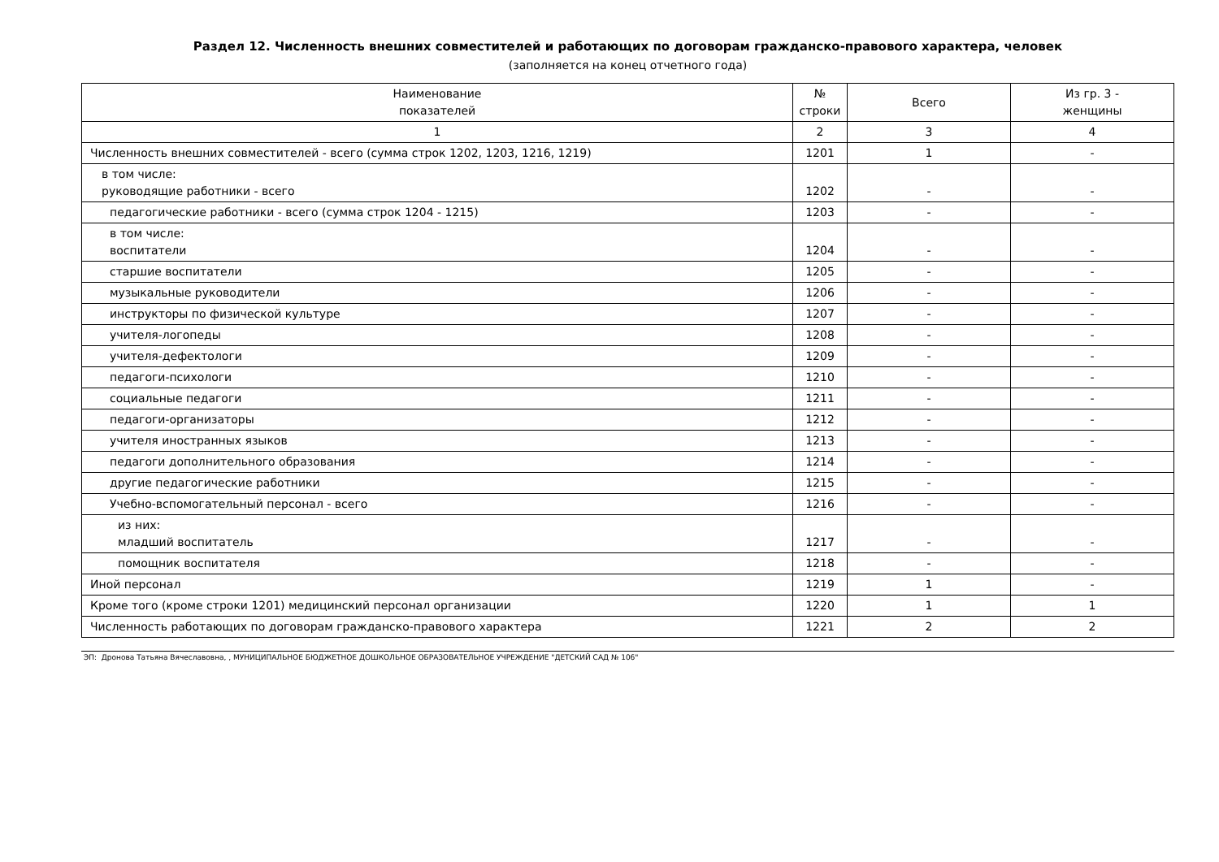Раздел 12. Численность внешних совместителей и работающих по договорам гражданско-правового характера, человек
(заполняется на конец отчетного года)
| Наименование показателей | № строки | Всего | Из гр. 3 - женщины |
| --- | --- | --- | --- |
| 1 | 2 | 3 | 4 |
| Численность внешних совместителей - всего (сумма строк 1202, 1203, 1216, 1219) | 1201 | 1 | - |
| в том числе: руководящие работники - всего | 1202 | - | - |
| педагогические работники - всего (сумма строк 1204 - 1215) | 1203 | - | - |
| в том числе: воспитатели | 1204 | - | - |
| старшие воспитатели | 1205 | - | - |
| музыкальные руководители | 1206 | - | - |
| инструкторы по физической культуре | 1207 | - | - |
| учителя-логопеды | 1208 | - | - |
| учителя-дефектологи | 1209 | - | - |
| педагоги-психологи | 1210 | - | - |
| социальные педагоги | 1211 | - | - |
| педагоги-организаторы | 1212 | - | - |
| учителя иностранных языков | 1213 | - | - |
| педагоги дополнительного образования | 1214 | - | - |
| другие педагогические работники | 1215 | - | - |
| Учебно-вспомогательный персонал - всего | 1216 | - | - |
| из них: младший воспитатель | 1217 | - | - |
| помощник воспитателя | 1218 | - | - |
| Иной персонал | 1219 | 1 | - |
| Кроме того (кроме строки 1201) медицинский персонал организации | 1220 | 1 | 1 |
| Численность работающих по договорам гражданско-правового характера | 1221 | 2 | 2 |
ЭП: Дронова Татьяна Вячеславовна, , МУНИЦИПАЛЬНОЕ БЮДЖЕТНОЕ ДОШКОЛЬНОЕ ОБРАЗОВАТЕЛЬНОЕ УЧРЕЖДЕНИЕ "ДЕТСКИЙ САД № 106"